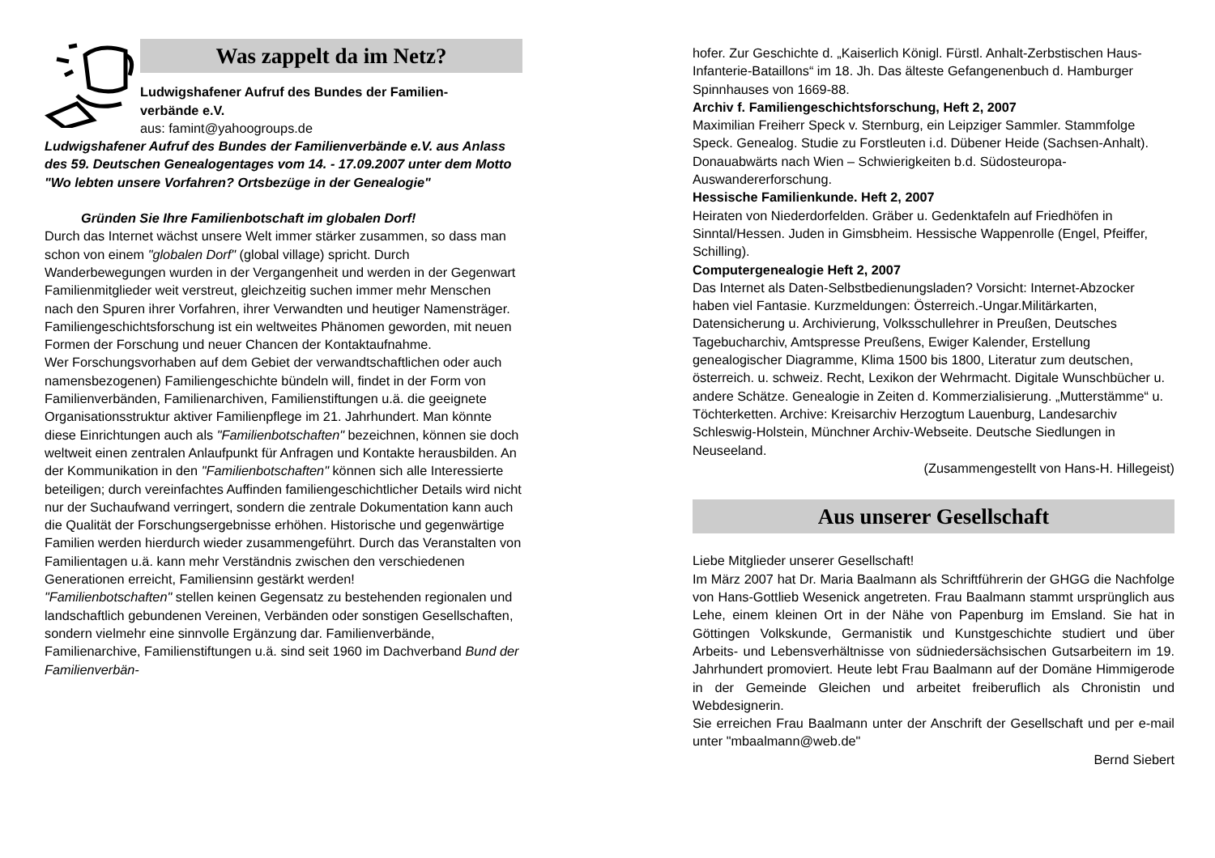Was zappelt da im Netz?
Ludwigshafener Aufruf des Bundes der Familien-
verbände e.V.
aus: famint@yahoogroups.de
Ludwigshafener Aufruf des Bundes der Familienverbände e.V. aus Anlass des 59. Deutschen Genealogentages vom 14. - 17.09.2007 unter dem Motto "Wo lebten unsere Vorfahren? Ortsbezüge in der Genealogie"
Gründen Sie Ihre Familienbotschaft im globalen Dorf!
Durch das Internet wächst unsere Welt immer stärker zusammen, so dass man schon von einem "globalen Dorf" (global village) spricht. Durch Wanderbewegungen wurden in der Vergangenheit und werden in der Gegenwart Familienmitglieder weit verstreut, gleichzeitig suchen immer mehr Menschen nach den Spuren ihrer Vorfahren, ihrer Verwandten und heutiger Namensträger. Familiengeschichtsforschung ist ein weltweites Phänomen geworden, mit neuen Formen der Forschung und neuer Chancen der Kontaktaufnahme.
Wer Forschungsvorhaben auf dem Gebiet der verwandtschaftlichen oder auch namensbezogenen) Familiengeschichte bündeln will, findet in der Form von Familienverbänden, Familienarchiven, Familienstiftungen u.ä. die geeignete Organisationsstruktur aktiver Familienpflege im 21. Jahrhundert. Man könnte diese Einrichtungen auch als "Familienbotschaften" bezeichnen, können sie doch weltweit einen zentralen Anlaufpunkt für Anfragen und Kontakte herausbilden. An der Kommunikation in den "Familienbotschaften" können sich alle Interessierte beteiligen; durch vereinfachtes Auffinden familiengeschichtlicher Details wird nicht nur der Suchaufwand verringert, sondern die zentrale Dokumentation kann auch die Qualität der Forschungsergebnisse erhöhen. Historische und gegenwärtige Familien werden hierdurch wieder zusammengeführt. Durch das Veranstalten von Familientagen u.ä. kann mehr Verständnis zwischen den verschiedenen Generationen erreicht, Familiensinn gestärkt werden!
"Familienbotschaften" stellen keinen Gegensatz zu bestehenden regionalen und landschaftlich gebundenen Vereinen, Verbänden oder sonstigen Gesellschaften, sondern vielmehr eine sinnvolle Ergänzung dar. Familienverbände, Familienarchive, Familienstiftungen u.ä. sind seit 1960 im Dachverband Bund der Familienverbän-
hofer. Zur Geschichte d. „Kaiserlich Königl. Fürstl. Anhalt-Zerbstischen Haus-Infanterie-Bataillons“ im 18. Jh. Das älteste Gefangenenbuch d. Hamburger Spinnhauses von 1669-88.
Archiv f. Familiengeschichtsforschung, Heft 2, 2007
Maximilian Freiherr Speck v. Sternburg, ein Leipziger Sammler. Stammfolge Speck. Genealog. Studie zu Forstleuten i.d. Dübener Heide (Sachsen-Anhalt). Donauabwärts nach Wien – Schwierigkeiten b.d. Südosteuropa-Auswandererforschung.
Hessische Familienkunde. Heft 2, 2007
Heiraten von Niederdorfelden. Gräber u. Gedenktafeln auf Friedhöfen in Sinntal/Hessen. Juden in Gimsbheim. Hessische Wappenrolle (Engel, Pfeiffer, Schilling).
Computergenealogie Heft 2, 2007
Das Internet als Daten-Selbstbedienungsladen? Vorsicht: Internet-Abzocker haben viel Fantasie. Kurzmeldungen: Österreich.-Ungar.Militärkarten, Datensicherung u. Archivierung, Volksschullehrer in Preußen, Deutsches Tagebucharchiv, Amtspresse Preußens, Ewiger Kalender, Erstellung genealogischer Diagramme, Klima 1500 bis 1800, Literatur zum deutschen, österreich. u. schweiz. Recht, Lexikon der Wehrmacht. Digitale Wunschbücher u. andere Schätze. Genealogie in Zeiten d. Kommerzialisierung. „Mutterstämme“ u. Töchterketten. Archive: Kreisarchiv Herzogtum Lauenburg, Landesarchiv Schleswig-Holstein, Münchner Archiv-Webseite. Deutsche Siedlungen in Neuseeland.
(Zusammengestellt von Hans-H. Hillegeist)
Aus unserer Gesellschaft
Liebe Mitglieder unserer Gesellschaft!
Im März 2007 hat Dr. Maria Baalmann als Schriftführerin der GHGG die Nachfolge von Hans-Gottlieb Wesenick angetreten. Frau Baalmann stammt ursprünglich aus Lehe, einem kleinen Ort in der Nähe von Papenburg im Emsland. Sie hat in Göttingen Volkskunde, Germanistik und Kunstgeschichte studiert und über Arbeits- und Lebensverhältnisse von südniedersächsischen Gutsarbeitern im 19. Jahrhundert promoviert. Heute lebt Frau Baalmann auf der Domäne Himmigerode in der Gemeinde Gleichen und arbeitet freiberuflich als Chronistin und Webdesignerin.
Sie erreichen Frau Baalmann unter der Anschrift der Gesellschaft und per e-mail unter "mbaalmann@web.de"
Bernd Siebert